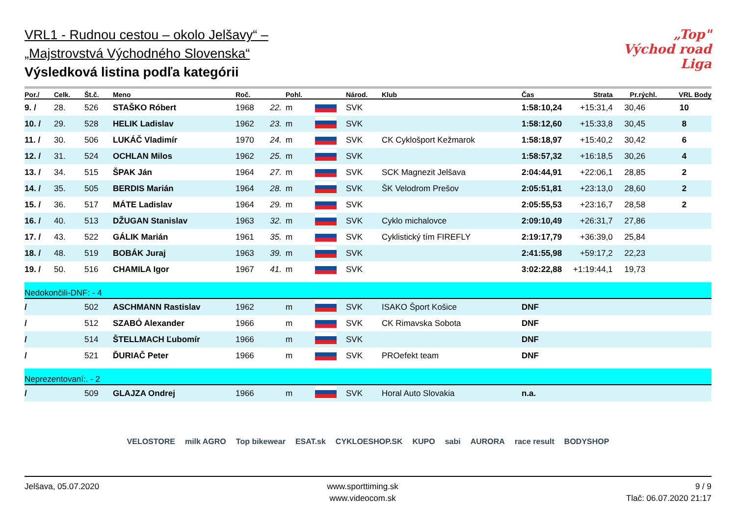„Top" Východ road Liga
VRL1 - Rudnou cestou – okolo Jelšavy“ –
„Majstrovstvá Východného Slovenska“
Výsledková listina podľa kategórii
| Por./ | Celk. | Št.č. | Meno | Roč. | | Pohl. | | Národ. | Klub | Čas | Strata | Pr.rýchl. | VRL Body |
| --- | --- | --- | --- | --- | --- | --- | --- | --- | --- | --- | --- | --- | --- |
| 9. / | 28. | 526 | STAŠKO Róbert | 1968 | 22. | m | | SVK | | 1:58:10,24 | +15:31,4 | 30,46 | 10 |
| 10. / | 29. | 528 | HELIK Ladislav | 1962 | 23. | m | | SVK | | 1:58:12,60 | +15:33,8 | 30,45 | 8 |
| 11. / | 30. | 506 | LUKÁČ Vladimír | 1970 | 24. | m | | SVK | CK Cyklošport Kežmarok | 1:58:18,97 | +15:40,2 | 30,42 | 6 |
| 12. / | 31. | 524 | OCHLAN Milos | 1962 | 25. | m | | SVK | | 1:58:57,32 | +16:18,5 | 30,26 | 4 |
| 13. / | 34. | 515 | ŠPAK Ján | 1964 | 27. | m | | SVK | SCK Magnezit Jelšava | 2:04:44,91 | +22:06,1 | 28,85 | 2 |
| 14. / | 35. | 505 | BERDIS Marián | 1964 | 28. | m | | SVK | ŠK Velodrom Prešov | 2:05:51,81 | +23:13,0 | 28,60 | 2 |
| 15. / | 36. | 517 | MÁTE Ladislav | 1964 | 29. | m | | SVK | | 2:05:55,53 | +23:16,7 | 28,58 | 2 |
| 16. / | 40. | 513 | DŽUGAN Stanislav | 1963 | 32. | m | | SVK | Cyklo michalovce | 2:09:10,49 | +26:31,7 | 27,86 | |
| 17. / | 43. | 522 | GÁLIK Marián | 1961 | 35. | m | | SVK | Cyklistický tím FIREFLY | 2:19:17,79 | +36:39,0 | 25,84 | |
| 18. / | 48. | 519 | BOBÁK Juraj | 1963 | 39. | m | | SVK | | 2:41:55,98 | +59:17,2 | 22,23 | |
| 19. / | 50. | 516 | CHAMILA Igor | 1967 | 41. | m | | SVK | | 3:02:22,88 | +1:19:44,1 | 19,73 | |
| Nedokončili-DNF: - 4 | | | | | | | | | | | | | |
| / | | 502 | ASCHMANN Rastislav | 1962 | | m | | SVK | ISAKO Šport Košice | DNF | | | |
| / | | 512 | SZABÓ Alexander | 1966 | | m | | SVK | CK Rimavska Sobota | DNF | | | |
| / | | 514 | ŠTELLMACH Ľubomír | 1966 | | m | | SVK | | DNF | | | |
| / | | 521 | ĎURIAČ Peter | 1966 | | m | | SVK | PROefekt team | DNF | | | |
| Neprezentovaní:. - 2 | | | | | | | | | | | | | |
| / | | 509 | GLAJZA Ondrej | 1966 | | m | | SVK | Horal Auto Slovakia | n.a. | | | |
VELOSTORE milk AGRO Top bikewear ESAT.sk CYKLOESHOP.SK KUPO sabi AURORA race result BODYSHOP
Jelšava, 05.07.2020 www.sporttiming.sk
www.videocom.sk
9 / 9
Tlač: 06.07.2020 21:17